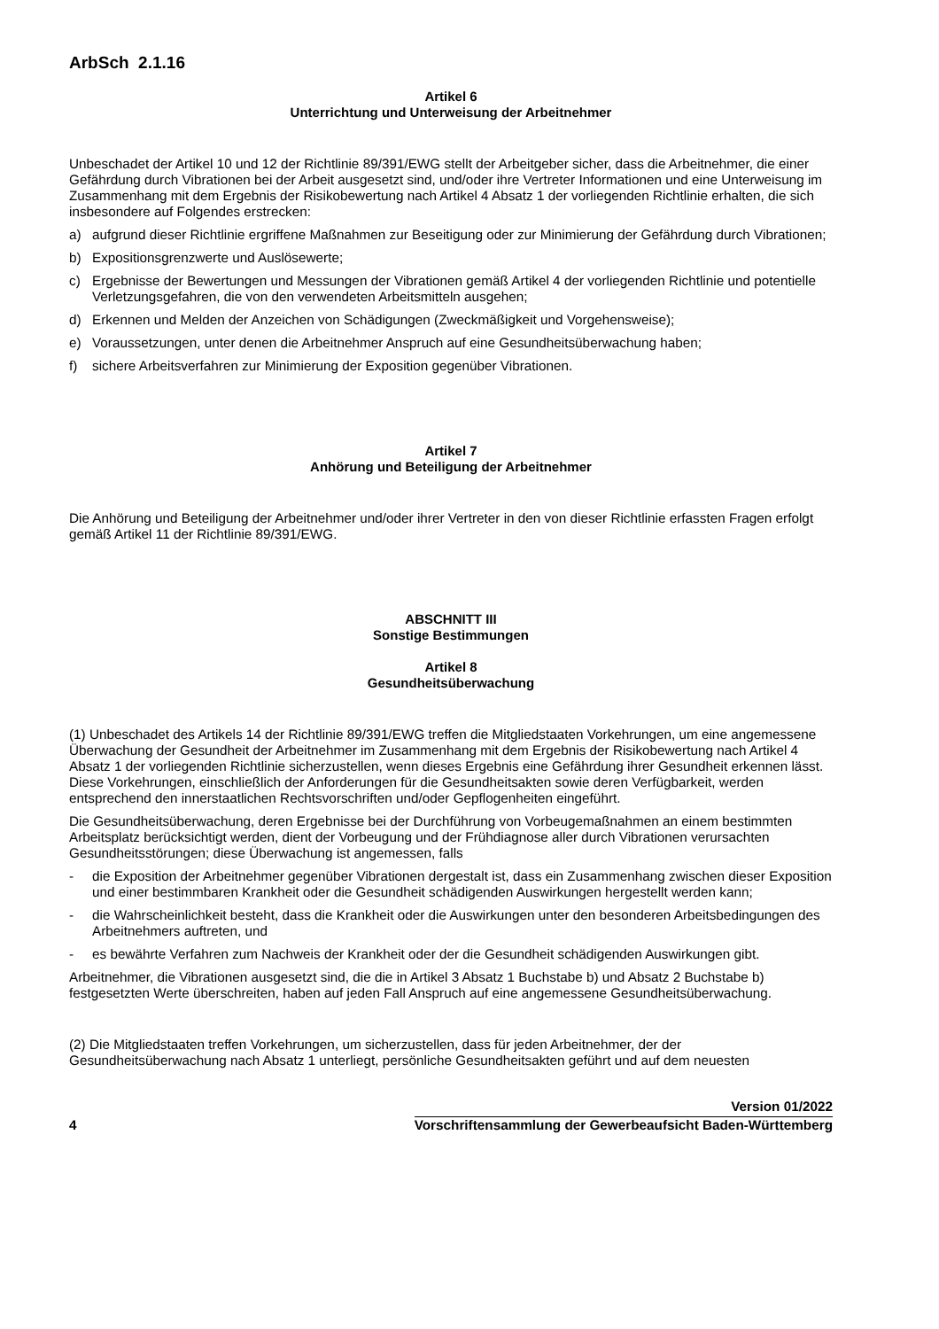ArbSch 2.1.16
Artikel 6
Unterrichtung und Unterweisung der Arbeitnehmer
Unbeschadet der Artikel 10 und 12 der Richtlinie 89/391/EWG stellt der Arbeitgeber sicher, dass die Arbeitnehmer, die einer Gefährdung durch Vibrationen bei der Arbeit ausgesetzt sind, und/oder ihre Vertreter Informationen und eine Unterweisung im Zusammenhang mit dem Ergebnis der Risikobewertung nach Artikel 4 Absatz 1 der vorliegenden Richtlinie erhalten, die sich insbesondere auf Folgendes erstrecken:
a) aufgrund dieser Richtlinie ergriffene Maßnahmen zur Beseitigung oder zur Minimierung der Gefährdung durch Vibrationen;
b) Expositionsgrenzwerte und Auslösewerte;
c) Ergebnisse der Bewertungen und Messungen der Vibrationen gemäß Artikel 4 der vorliegenden Richtlinie und potentielle Verletzungsgefahren, die von den verwendeten Arbeitsmitteln ausgehen;
d) Erkennen und Melden der Anzeichen von Schädigungen (Zweckmäßigkeit und Vorgehensweise);
e) Voraussetzungen, unter denen die Arbeitnehmer Anspruch auf eine Gesundheitsüberwachung haben;
f) sichere Arbeitsverfahren zur Minimierung der Exposition gegenüber Vibrationen.
Artikel 7
Anhörung und Beteiligung der Arbeitnehmer
Die Anhörung und Beteiligung der Arbeitnehmer und/oder ihrer Vertreter in den von dieser Richtlinie erfassten Fragen erfolgt gemäß Artikel 11 der Richtlinie 89/391/EWG.
ABSCHNITT III
Sonstige Bestimmungen
Artikel 8
Gesundheitsüberwachung
(1) Unbeschadet des Artikels 14 der Richtlinie 89/391/EWG treffen die Mitgliedstaaten Vorkehrungen, um eine angemessene Überwachung der Gesundheit der Arbeitnehmer im Zusammenhang mit dem Ergebnis der Risikobewertung nach Artikel 4 Absatz 1 der vorliegenden Richtlinie sicherzustellen, wenn dieses Ergebnis eine Gefährdung ihrer Gesundheit erkennen lässt. Diese Vorkehrungen, einschließlich der Anforderungen für die Gesundheitsakten sowie deren Verfügbarkeit, werden entsprechend den innerstaatlichen Rechtsvorschriften und/oder Gepflogenheiten eingeführt.
Die Gesundheitsüberwachung, deren Ergebnisse bei der Durchführung von Vorbeugemaßnahmen an einem bestimmten Arbeitsplatz berücksichtigt werden, dient der Vorbeugung und der Frühdiagnose aller durch Vibrationen verursachten Gesundheitsstörungen; diese Überwachung ist angemessen, falls
- die Exposition der Arbeitnehmer gegenüber Vibrationen dergestalt ist, dass ein Zusammenhang zwischen dieser Exposition und einer bestimmbaren Krankheit oder die Gesundheit schädigenden Auswirkungen hergestellt werden kann;
- die Wahrscheinlichkeit besteht, dass die Krankheit oder die Auswirkungen unter den besonderen Arbeitsbedingungen des Arbeitnehmers auftreten, und
- es bewährte Verfahren zum Nachweis der Krankheit oder der die Gesundheit schädigenden Auswirkungen gibt.
Arbeitnehmer, die Vibrationen ausgesetzt sind, die die in Artikel 3 Absatz 1 Buchstabe b) und Absatz 2 Buchstabe b) festgesetzten Werte überschreiten, haben auf jeden Fall Anspruch auf eine angemessene Gesundheitsüberwachung.
(2) Die Mitgliedstaaten treffen Vorkehrungen, um sicherzustellen, dass für jeden Arbeitnehmer, der der Gesundheitsüberwachung nach Absatz 1 unterliegt, persönliche Gesundheitsakten geführt und auf dem neuesten
4
Version 01/2022
Vorschriftensammlung der Gewerbeaufsicht Baden-Württemberg